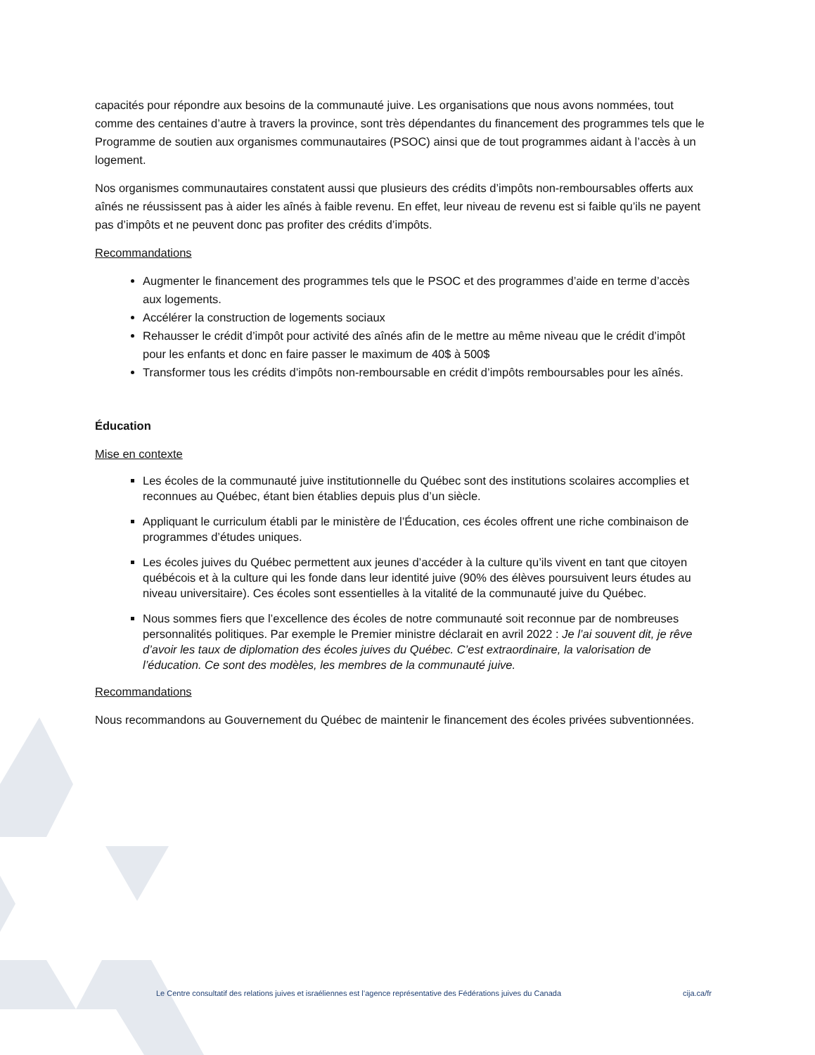capacités pour répondre aux besoins de la communauté juive. Les organisations que nous avons nommées, tout comme des centaines d’autre à travers la province, sont très dépendantes du financement des programmes tels que le Programme de soutien aux organismes communautaires (PSOC) ainsi que de tout programmes aidant à l’accès à un logement.
Nos organismes communautaires constatent aussi que plusieurs des crédits d’impôts non-remboursables offerts aux aînés ne réussissent pas à aider les aînés à faible revenu. En effet, leur niveau de revenu est si faible qu’ils ne payent pas d’impôts et ne peuvent donc pas profiter des crédits d’impôts.
Recommandations
Augmenter le financement des programmes tels que le PSOC et des programmes d’aide en terme d’accès aux logements.
Accélérer la construction de logements sociaux
Rehausser le crédit d’impôt pour activité des aînés afin de le mettre au même niveau que le crédit d’impôt pour les enfants et donc en faire passer le maximum de 40$ à 500$
Transformer tous les crédits d’impôts non-remboursable en crédit d’impôts remboursables pour les aînés.
Éducation
Mise en contexte
Les écoles de la communauté juive institutionnelle du Québec sont des institutions scolaires accomplies et reconnues au Québec, étant bien établies depuis plus d’un siècle.
Appliquant le curriculum établi par le ministère de l’Éducation, ces écoles offrent une riche combinaison de programmes d’études uniques.
Les écoles juives du Québec permettent aux jeunes d’accéder à la culture qu’ils vivent en tant que citoyen québécois et à la culture qui les fonde dans leur identité juive (90% des élèves poursuivent leurs études au niveau universitaire). Ces écoles sont essentielles à la vitalité de la communauté juive du Québec.
Nous sommes fiers que l’excellence des écoles de notre communauté soit reconnue par de nombreuses personnalités politiques. Par exemple le Premier ministre déclarait en avril 2022 : Je l’ai souvent dit, je rêve d’avoir les taux de diplomation des écoles juives du Québec. C’est extraordinaire, la valorisation de l’éducation. Ce sont des modèles, les membres de la communauté juive.
Recommandations
Nous recommandons au Gouvernement du Québec de maintenir le financement des écoles privées subventionnées.
Le Centre consultatif des relations juives et israéliennes est l’agence représentative des Fédérations juives du Canada cija.ca/fr